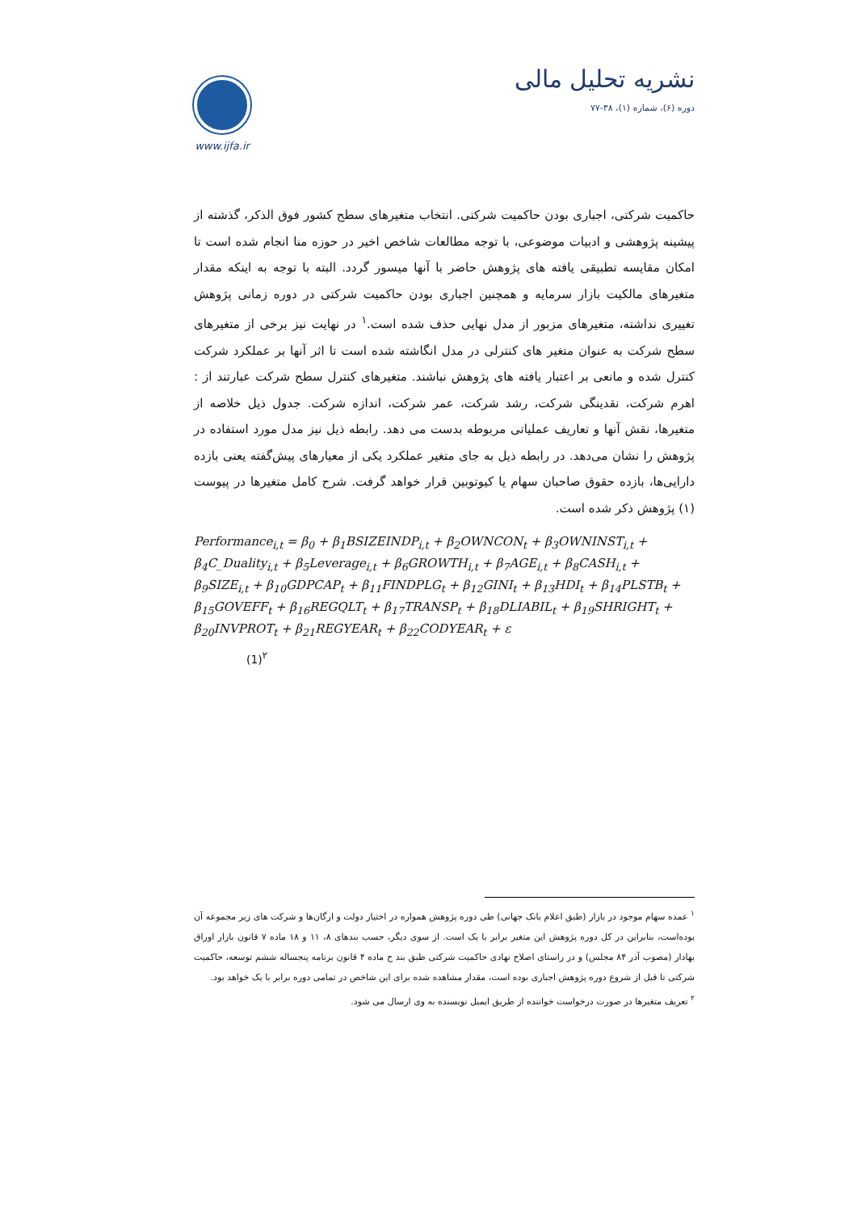www.ijfa.ir
نشریه تحلیل مالی
دوره (۶)، شماره (۱)، ۳۸-۷۷
حاکمیت شرکتی، اجباری بودن حاکمیت شرکتی. انتخاب متغیرهای سطح کشور فوق الذکر، گذشته از پیشینه پژوهشی و ادبیات موضوعی، با توجه مطالعات شاخص اخیر در حوزه منا انجام شده است تا امکان مقایسه تطبیقی یافته های پژوهش حاضر با آنها میسور گردد. البته با توجه به اینکه مقدار متغیرهای مالکیت بازار سرمایه و همچنین اجباری بودن حاکمیت شرکتی در دوره زمانی پژوهش تغییری نداشته، متغیرهای مزبور از مدل نهایی حذف شده است.<sup>۱</sup> در نهایت نیز برخی از متغیرهای سطح شرکت به عنوان متغیر های کنترلی در مدل انگاشته شده است تا اثر آنها بر عملکرد شرکت کنترل شده و مانعی بر اعتبار یافته های پژوهش نباشند. متغیرهای کنترل سطح شرکت عبارتند از : اهرم شرکت، نقدینگی شرکت، رشد شرکت، عمر شرکت، اندازه شرکت. جدول ذیل خلاصه از متغیرها، نقش آنها و تعاریف عملیاتی مربوطه بدست می دهد. رابطه ذیل نیز مدل مورد استفاده در پژوهش را نشان می‌دهد. در رابطه ذیل به جای متغیر عملکرد یکی از معیارهای پیش‌گفته یعنی بازده دارایی‌ها، بازده حقوق صاحبان سهام یا کیوتوبین قرار خواهد گرفت. شرح کامل متغیرها در پیوست (۱) پژوهش ذکر شده است.
Performance<sub>i,t</sub> = β<sub>0</sub> + β<sub>1</sub>BSIZEINDP<sub>i,t</sub> + β<sub>2</sub>OWNCON<sub>t</sub> + β<sub>3</sub>OWNINST<sub>i,t</sub> +
β<sub>4</sub>C_Duality<sub>i,t</sub> + β<sub>5</sub>Leverage<sub>i,t</sub> + β<sub>6</sub>GROWTH<sub>i,t</sub> + β<sub>7</sub>AGE<sub>i,t</sub> + β<sub>8</sub>CASH<sub>i,t</sub> +
β<sub>9</sub>SIZE<sub>i,t</sub> + β<sub>10</sub>GDPCAP<sub>t</sub> + β<sub>11</sub>FINDPLG<sub>t</sub> + β<sub>12</sub>GINI<sub>t</sub> + β<sub>13</sub>HDI<sub>t</sub> + β<sub>14</sub>PLSTB<sub>t</sub> +
β<sub>15</sub>GOVEFF<sub>t</sub> + β<sub>16</sub>REGQLT<sub>t</sub> + β<sub>17</sub>TRANSP<sub>t</sub> + β<sub>18</sub>DLIABIL<sub>t</sub> + β<sub>19</sub>SHRIGHT<sub>t</sub> +
β<sub>20</sub>INVPROT<sub>t</sub> + β<sub>21</sub>REGYEAR<sub>t</sub> + β<sub>22</sub>CODYEAR<sub>t</sub> + ε
(1)<sup>۲</sup>
<sup>۱</sup> عمده سهام موجود در بازار (طبق اعلام بانک جهانی) طی دوره پژوهش همواره در اختیار دولت و ارگان‌ها و شرکت های زیر مجموعه آن بوده‌است، بنابراین در کل دوره پژوهش این متغیر برابر با یک است. از سوی دیگر، حسب بندهای ۸، ۱۱ و ۱۸ ماده ۷ قانون بازار اوراق بهادار (مصوب آذر ۸۴ مجلس) و در راستای اصلاح نهادی حاکمیت شرکتی طبق بند ح ماده ۴ قانون برنامه پنجساله ششم توسعه، حاکمیت شرکتی تا قبل از شروع دوره پژوهش اجباری بوده است، مقدار مشاهده شده برای این شاخص در تمامی دوره برابر با یک خواهد بود.
<sup>۲</sup> تعریف متغیرها در صورت درخواست خواننده از طریق ایمیل نویسنده به وی ارسال می شود.